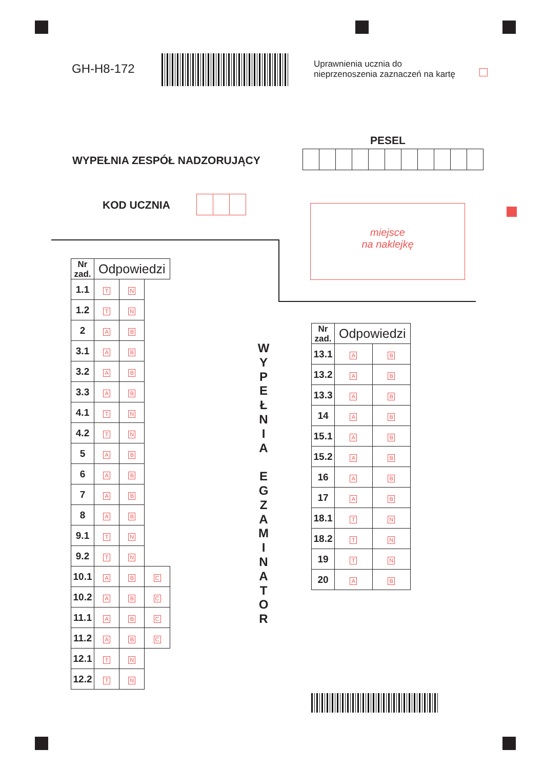GH-H8-172
Uprawnienia ucznia do
nieprzenoszenia zaznaczeń na kartę
PESEL
WYPEŁNIA ZESPÓŁ NADZORUJĄCY
KOD UCZNIA
miejsce
na naklejkę
| Nr zad. | Odpowiedzi | | |
| --- | --- | --- | --- |
| 1.1 | T | N | |
| 1.2 | T | N | |
| 2 | A | B | |
| 3.1 | A | B | |
| 3.2 | A | B | |
| 3.3 | A | B | |
| 4.1 | T | N | |
| 4.2 | T | N | |
| 5 | A | B | |
| 6 | A | B | |
| 7 | A | B | |
| 8 | A | B | |
| 9.1 | T | N | |
| 9.2 | T | N | |
| 10.1 | A | B | C |
| 10.2 | A | B | C |
| 11.1 | A | B | C |
| 11.2 | A | B | C |
| 12.1 | T | N | |
| 12.2 | T | N | |
W
Y
P
E
Ł
N
I
A
E
G
Z
A
M
I
N
A
T
O
R
| Nr zad. | Odpowiedzi | |
| --- | --- | --- |
| 13.1 | A | B |
| 13.2 | A | B |
| 13.3 | A | B |
| 14 | A | B |
| 15.1 | A | B |
| 15.2 | A | B |
| 16 | A | B |
| 17 | A | B |
| 18.1 | T | N |
| 18.2 | T | N |
| 19 | T | N |
| 20 | A | B |